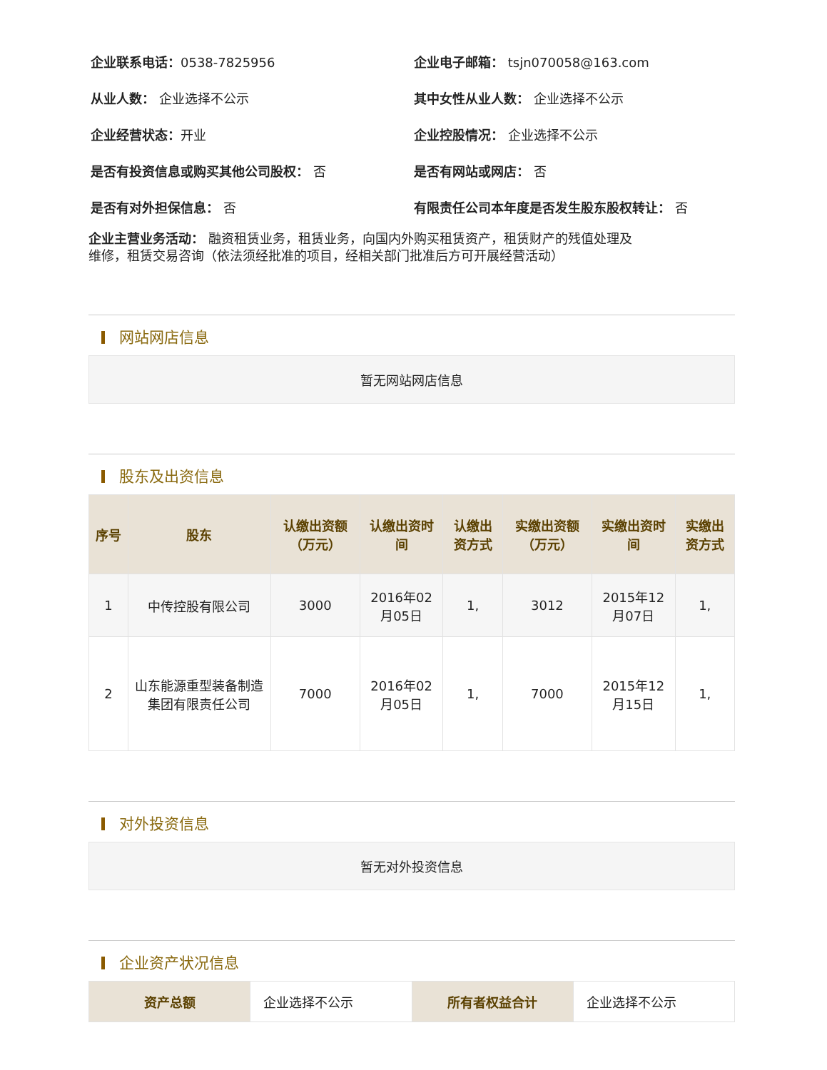企业联系电话：0538-7825956
企业电子邮箱： tsjn070058@163.com
从业人数： 企业选择不公示 其中女性从业人数： 企业选择不公示
企业经营状态：开业 企业控股情况： 企业选择不公示
是否有投资信息或购买其他公司股权： 否
是否有网站或网店： 否
是否有对外担保信息： 否
有限责任公司本年度是否发生股东股权转让： 否
企业主营业务活动： 融资租赁业务，租赁业务，向国内外购买租赁资产，租赁财产的残值处理及
维修，租赁交易咨询（依法须经批准的项目，经相关部门批准后方可开展经营活动）
网站网店信息
暂无网站网店信息
股东及出资信息
| 序号 | 股东 | 认缴出资额（万元） | 认缴出资时间 | 认缴出资方式 | 实缴出资额（万元） | 实缴出资时间 | 实缴出资方式 |
| --- | --- | --- | --- | --- | --- | --- | --- |
| 1 | 中传控股有限公司 | 3000 | 2016年02月05日 | 1, | 3012 | 2015年12月07日 | 1, |
| 2 | 山东能源重型装备制造集团有限责任公司 | 7000 | 2016年02月05日 | 1, | 7000 | 2015年12月15日 | 1, |
对外投资信息
暂无对外投资信息
企业资产状况信息
| 资产总额 | 企业选择不公示 | 所有者权益合计 | 企业选择不公示 |